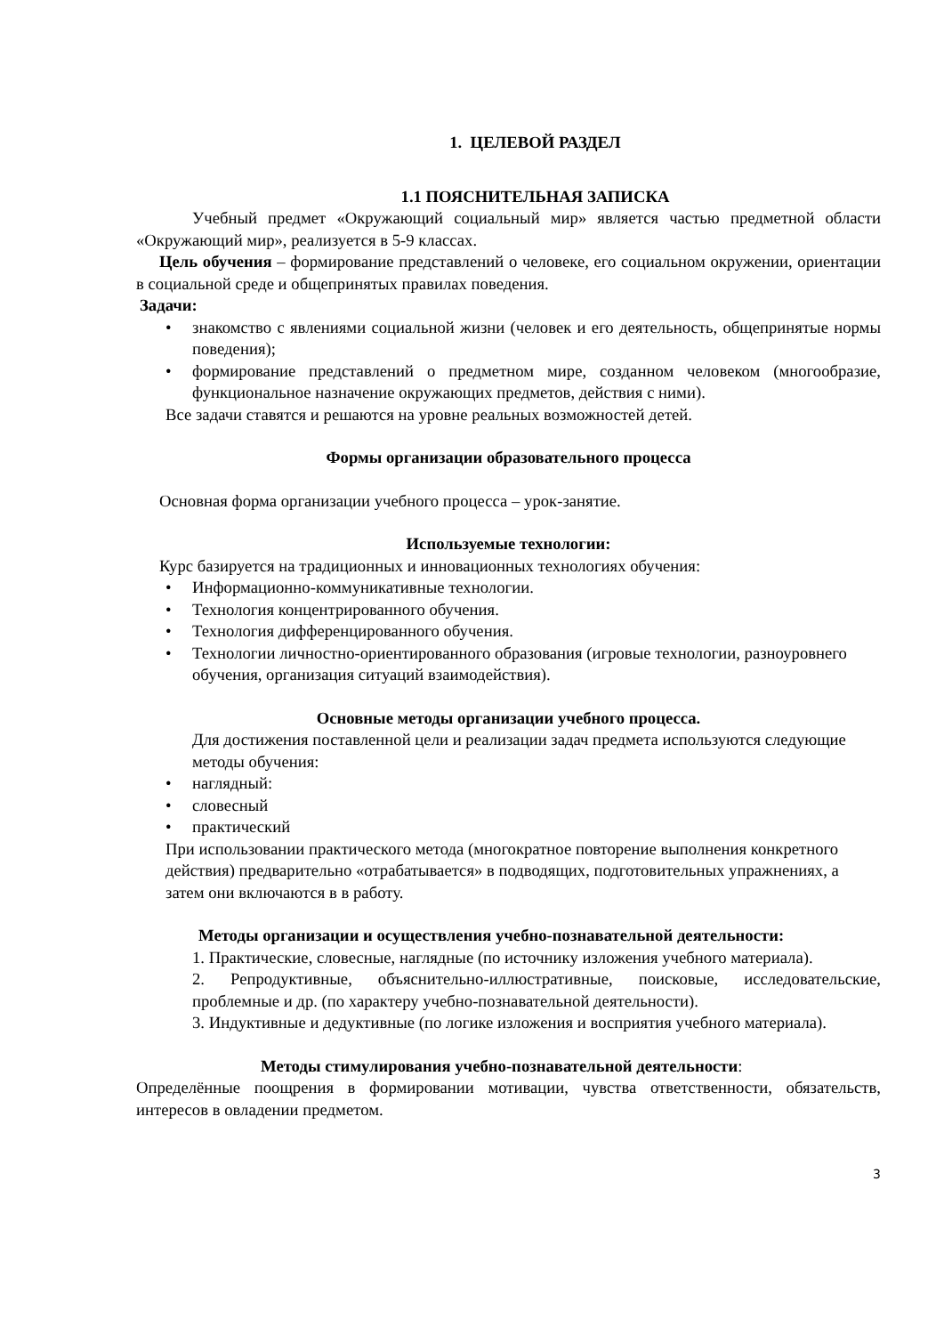1. ЦЕЛЕВОЙ РАЗДЕЛ
1.1 ПОЯСНИТЕЛЬНАЯ ЗАПИСКА
Учебный предмет «Окружающий социальный мир» является частью предметной области «Окружающий мир», реализуется в 5-9 классах.
Цель обучения – формирование представлений о человеке, его социальном окружении, ориентации в социальной среде и общепринятых правилах поведения.
Задачи:
• знакомство с явлениями социальной жизни (человек и его деятельность, общепринятые нормы поведения);
• формирование представлений о предметном мире, созданном человеком (многообразие, функциональное назначение окружающих предметов, действия с ними).
Все задачи ставятся и решаются на уровне реальных возможностей детей.
Формы организации образовательного процесса
Основная форма организации учебного процесса – урок-занятие.
Используемые технологии:
Курс базируется на традиционных и инновационных технологиях обучения:
• Информационно-коммуникативные технологии.
• Технология концентрированного обучения.
• Технология дифференцированного обучения.
• Технологии личностно-ориентированного образования (игровые технологии, разноуровнего обучения, организация ситуаций взаимодействия).
Основные методы организации учебного процесса.
Для достижения поставленной цели и реализации задач предмета используются следующие методы обучения:
• наглядный:
• словесный
• практический
При использовании практического метода (многократное повторение выполнения конкретного действия) предварительно «отрабатывается» в подводящих, подготовительных упражнениях, а затем они включаются в в работу.
Методы организации и осуществления учебно-познавательной деятельности:
1. Практические, словесные, наглядные (по источнику изложения учебного материала).
2. Репродуктивные, объяснительно-иллюстративные, поисковые, исследовательские, проблемные и др. (по характеру учебно-познавательной деятельности).
3. Индуктивные и дедуктивные (по логике изложения и восприятия учебного материала).
Методы стимулирования учебно-познавательной деятельности:
Определённые поощрения в формировании мотивации, чувства ответственности, обязательств, интересов в овладении предметом.
3